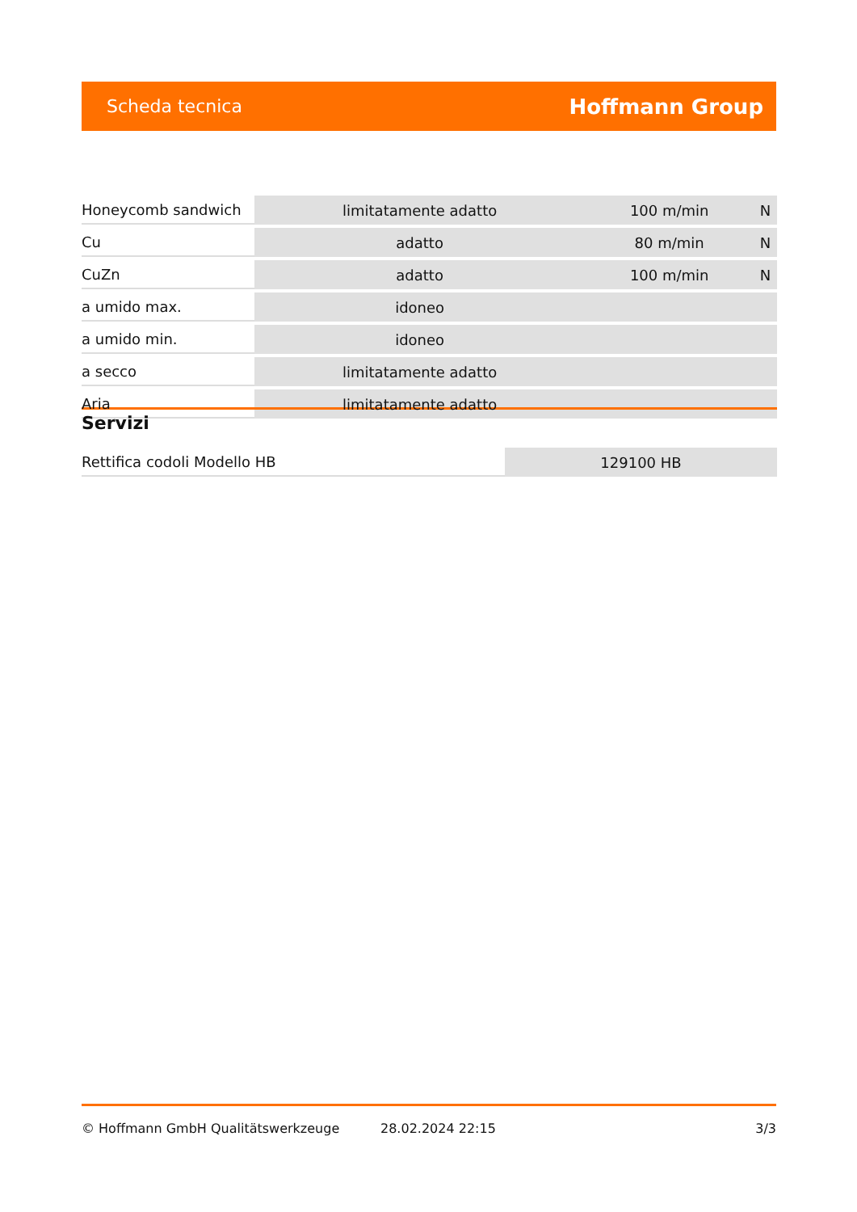Scheda tecnica Hoffmann Group
| Honeycomb sandwich | limitatamente adatto | 100 m/min | N |
| Cu | adatto | 80 m/min | N |
| CuZn | adatto | 100 m/min | N |
| a umido max. | idoneo | | |
| a umido min. | idoneo | | |
| a secco | limitatamente adatto | | |
| Aria | limitatamente adatto | | |
Servizi
| Rettifica codoli Modello HB | 129100 HB |
© Hoffmann GmbH Qualitätswerkzeuge 28.02.2024 22:15 3/3